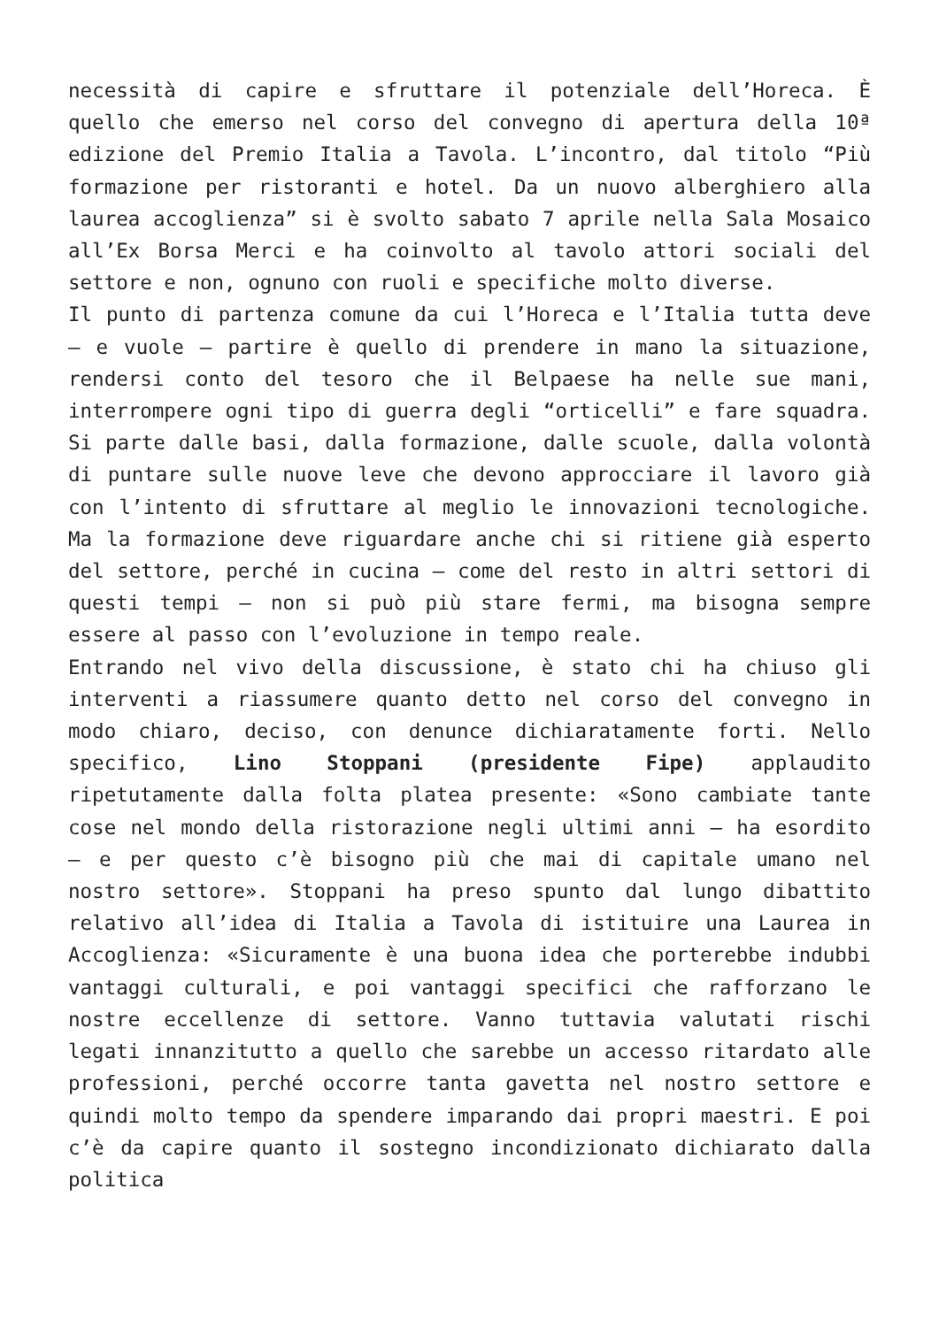necessità di capire e sfruttare il potenziale dell’Horeca. È quello che emerso nel corso del convegno di apertura della 10ª edizione del Premio Italia a Tavola. L’incontro, dal titolo “Più formazione per ristoranti e hotel. Da un nuovo alberghiero alla laurea accoglienza” si è svolto sabato 7 aprile nella Sala Mosaico all’Ex Borsa Merci e ha coinvolto al tavolo attori sociali del settore e non, ognuno con ruoli e specifiche molto diverse.
Il punto di partenza comune da cui l’Horeca e l’Italia tutta deve – e vuole – partire è quello di prendere in mano la situazione, rendersi conto del tesoro che il Belpaese ha nelle sue mani, interrompere ogni tipo di guerra degli “orticelli” e fare squadra. Si parte dalle basi, dalla formazione, dalle scuole, dalla volontà di puntare sulle nuove leve che devono approcciare il lavoro già con l’intento di sfruttare al meglio le innovazioni tecnologiche. Ma la formazione deve riguardare anche chi si ritiene già esperto del settore, perché in cucina – come del resto in altri settori di questi tempi – non si può più stare fermi, ma bisogna sempre essere al passo con l’evoluzione in tempo reale.
Entrando nel vivo della discussione, è stato chi ha chiuso gli interventi a riassumere quanto detto nel corso del convegno in modo chiaro, deciso, con denunce dichiaratamente forti. Nello specifico, Lino Stoppani (presidente Fipe) applaudito ripetutamente dalla folta platea presente: «Sono cambiate tante cose nel mondo della ristorazione negli ultimi anni – ha esordito – e per questo c’è bisogno più che mai di capitale umano nel nostro settore». Stoppani ha preso spunto dal lungo dibattito relativo all’idea di Italia a Tavola di istituire una Laurea in Accoglienza: «Sicuramente è una buona idea che porterebbe indubbi vantaggi culturali, e poi vantaggi specifici che rafforzano le nostre eccellenze di settore. Vanno tuttavia valutati rischi legati innanzitutto a quello che sarebbe un accesso ritardato alle professioni, perché occorre tanta gavetta nel nostro settore e quindi molto tempo da spendere imparando dai propri maestri. E poi c’è da capire quanto il sostegno incondizionato dichiarato dalla politica